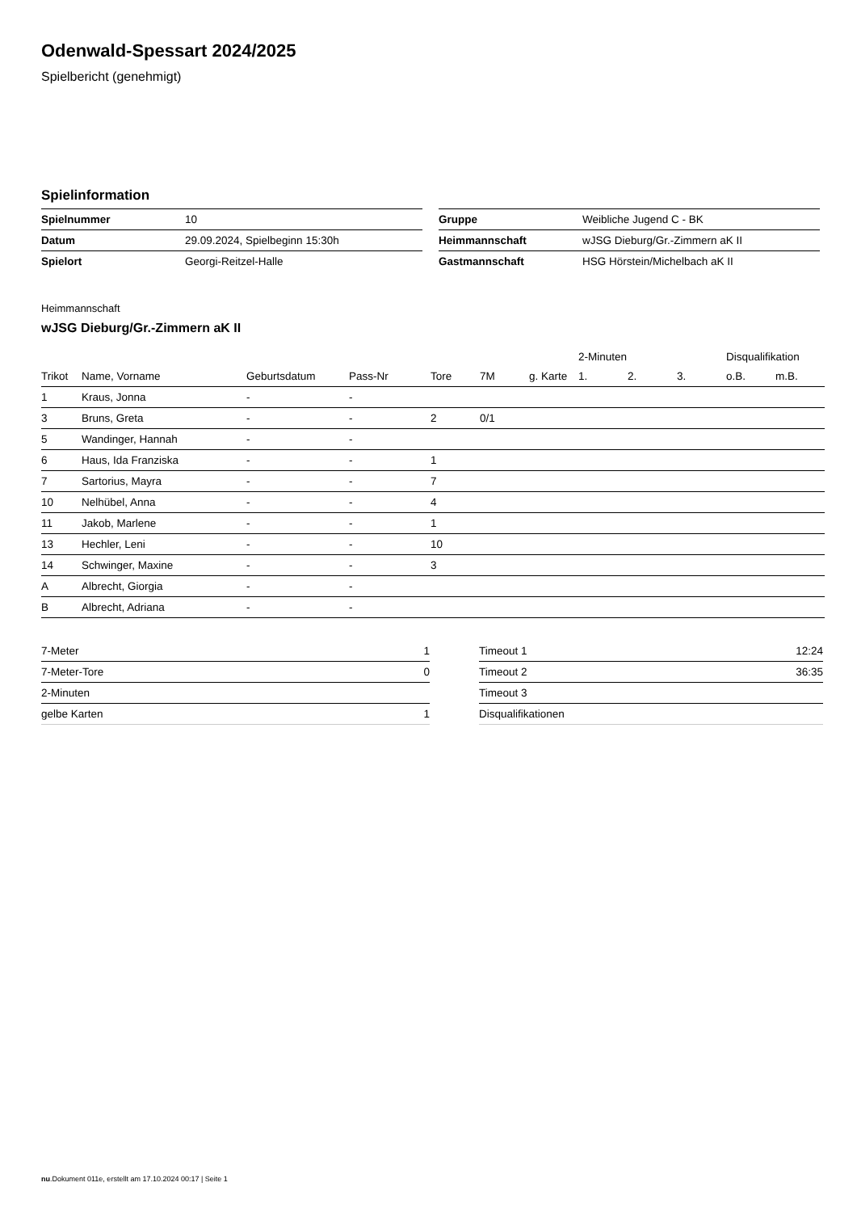Odenwald-Spessart 2024/2025
Spielbericht (genehmigt)
Spielinformation
| Spielnummer | 10 |
| Datum | 29.09.2024, Spielbeginn 15:30h |
| Spielort | Georgi-Reitzel-Halle |
| Gruppe | Weibliche Jugend C - BK |
| Heimmannschaft | wJSG Dieburg/Gr.-Zimmern aK II |
| Gastmannschaft | HSG Hörstein/Michelbach aK II |
Heimmannschaft
wJSG Dieburg/Gr.-Zimmern aK II
| | | | | | | | 2-Minuten | | | Disqualifikation | |
| --- | --- | --- | --- | --- | --- | --- | --- | --- | --- | --- | --- |
| Trikot | Name, Vorname | Geburtsdatum | Pass-Nr | Tore | 7M | g. Karte | 1. | 2. | 3. | o.B. | m.B. |
| 1 | Kraus, Jonna | - | - | | | | | | | | |
| 3 | Bruns, Greta | - | - | 2 | 0/1 | | | | | | |
| 5 | Wandinger, Hannah | - | - | | | | | | | | |
| 6 | Haus, Ida Franziska | - | - | 1 | | | | | | | |
| 7 | Sartorius, Mayra | - | - | 7 | | | | | | | |
| 10 | Nelhübel, Anna | - | - | 4 | | | | | | | |
| 11 | Jakob, Marlene | - | - | 1 | | | | | | | |
| 13 | Hechler, Leni | - | - | 10 | | | | | | | |
| 14 | Schwinger, Maxine | - | - | 3 | | | | | | | |
| A | Albrecht, Giorgia | - | - | | | | | | | | |
| B | Albrecht, Adriana | - | - | | | | | | | | |
| 7-Meter | 1 |
| 7-Meter-Tore | 0 |
| 2-Minuten | |
| gelbe Karten | 1 |
| Timeout 1 | 12:24 |
| Timeout 2 | 36:35 |
| Timeout 3 | |
| Disqualifikationen | |
nu.Dokument 011e, erstellt am 17.10.2024 00:17 | Seite 1